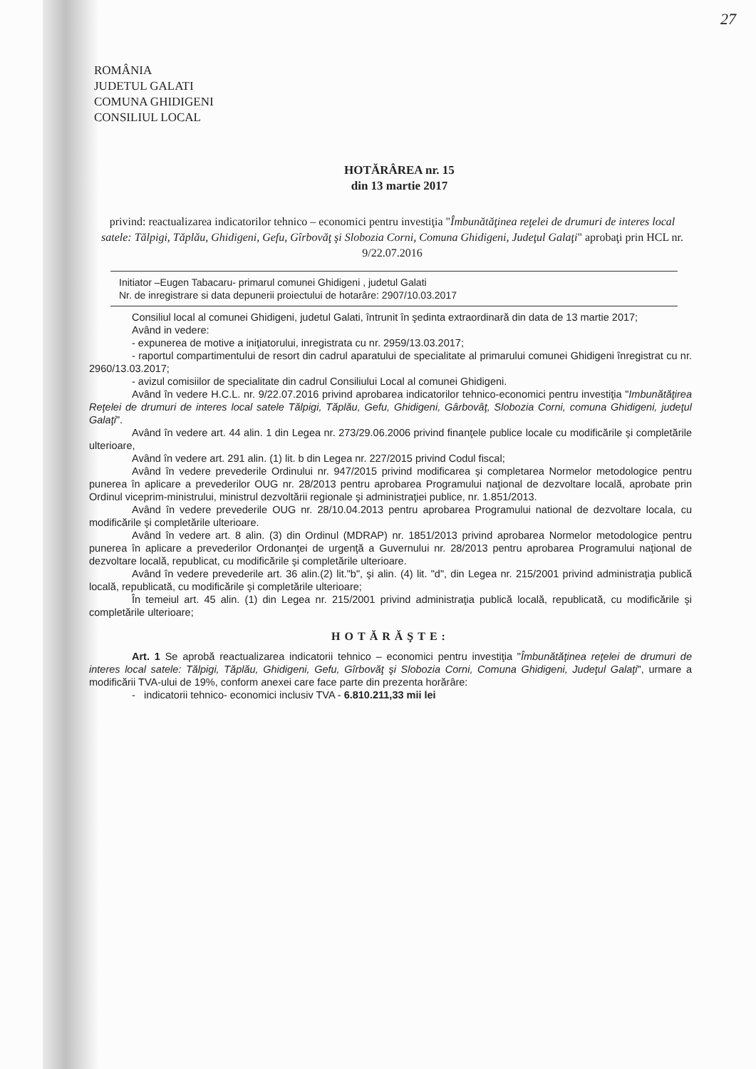27
ROMÂNIA
JUDETUL GALATI
COMUNA GHIDIGENI
CONSILIUL LOCAL
HOTĂRÂREA nr. 15
din 13 martie 2017
privind: reactualizarea indicatorilor tehnico – economici pentru investiţia "Îmbunătăţinea reţelei de drumuri de interes local satele: Tălpigi, Tăplău, Ghidigeni, Gefu, Gîrbovăţ şi Slobozia Corni, Comuna Ghidigeni, Judeţul Galaţi" aprobaţi prin HCL nr. 9/22.07.2016
Initiator –Eugen Tabacaru- primarul comunei Ghidigeni , judetul Galati
Nr. de inregistrare si data depunerii proiectului de hotarâre: 2907/10.03.2017
Consiliul local al comunei Ghidigeni, judetul Galati, întrunit în şedinta extraordinară din data de 13 martie 2017;
Având in vedere:
- expunerea de motive a iniţiatorului, inregistrata cu nr. 2959/13.03.2017;
- raportul compartimentului de resort din cadrul aparatului de specialitate al primarului comunei Ghidigeni înregistrat cu nr. 2960/13.03.2017;
- avizul comisiilor de specialitate din cadrul Consiliului Local al comunei Ghidigeni.
Având în vedere H.C.L. nr. 9/22.07.2016 privind aprobarea indicatorilor tehnico-economici pentru investiţia "Imbunătăţirea Reţelei de drumuri de interes local satele Tălpigi, Tăplău, Gefu, Ghidigeni, Gârbovâţ, Slobozia Corni, comuna Ghidigeni, judeţul Galaţi".
Având în vedere art. 44 alin. 1 din Legea nr. 273/29.06.2006 privind finanţele publice locale cu modificările şi completările ulterioare,
Având în vedere art. 291 alin. (1) lit. b din Legea nr. 227/2015 privind Codul fiscal;
Având în vedere prevederile Ordinului nr. 947/2015 privind modificarea şi completarea Normelor metodologice pentru punerea în aplicare a prevederilor OUG nr. 28/2013 pentru aprobarea Programului naţional de dezvoltare locală, aprobate prin Ordinul viceprim-ministrului, ministrul dezvoltării regionale şi administraţiei publice, nr. 1.851/2013.
Având în vedere prevederile OUG nr. 28/10.04.2013 pentru aprobarea Programului national de dezvoltare locala, cu modificările şi completările ulterioare.
Având în vedere art. 8 alin. (3) din Ordinul (MDRAP) nr. 1851/2013 privind aprobarea Normelor metodologice pentru punerea în aplicare a prevederilor Ordonanţei de urgenţă a Guvernului nr. 28/2013 pentru aprobarea Programului naţional de dezvoltare locală, republicat, cu modificările şi completările ulterioare.
Având în vedere prevederile art. 36 alin.(2) lit."b", şi alin. (4) lit. "d", din Legea nr. 215/2001 privind administraţia publică locală, republicată, cu modificările şi completările ulterioare;
În temeiul art. 45 alin. (1) din Legea nr. 215/2001 privind administraţia publică locală, republicată, cu modificările şi completările ulterioare;
HOTĂRĂŞTE:
Art. 1 Se aprobă reactualizarea indicatorii tehnico – economici pentru investiţia "Îmbunătăţinea reţelei de drumuri de interes local satele: Tălpigi, Tăplău, Ghidigeni, Gefu, Gîrbovăţ şi Slobozia Corni, Comuna Ghidigeni, Judeţul Galaţi", urmare a modificării TVA-ului de 19%, conform anexei care face parte din prezenta horărâre:
- indicatorii tehnico- economici inclusiv TVA - 6.810.211,33 mii lei